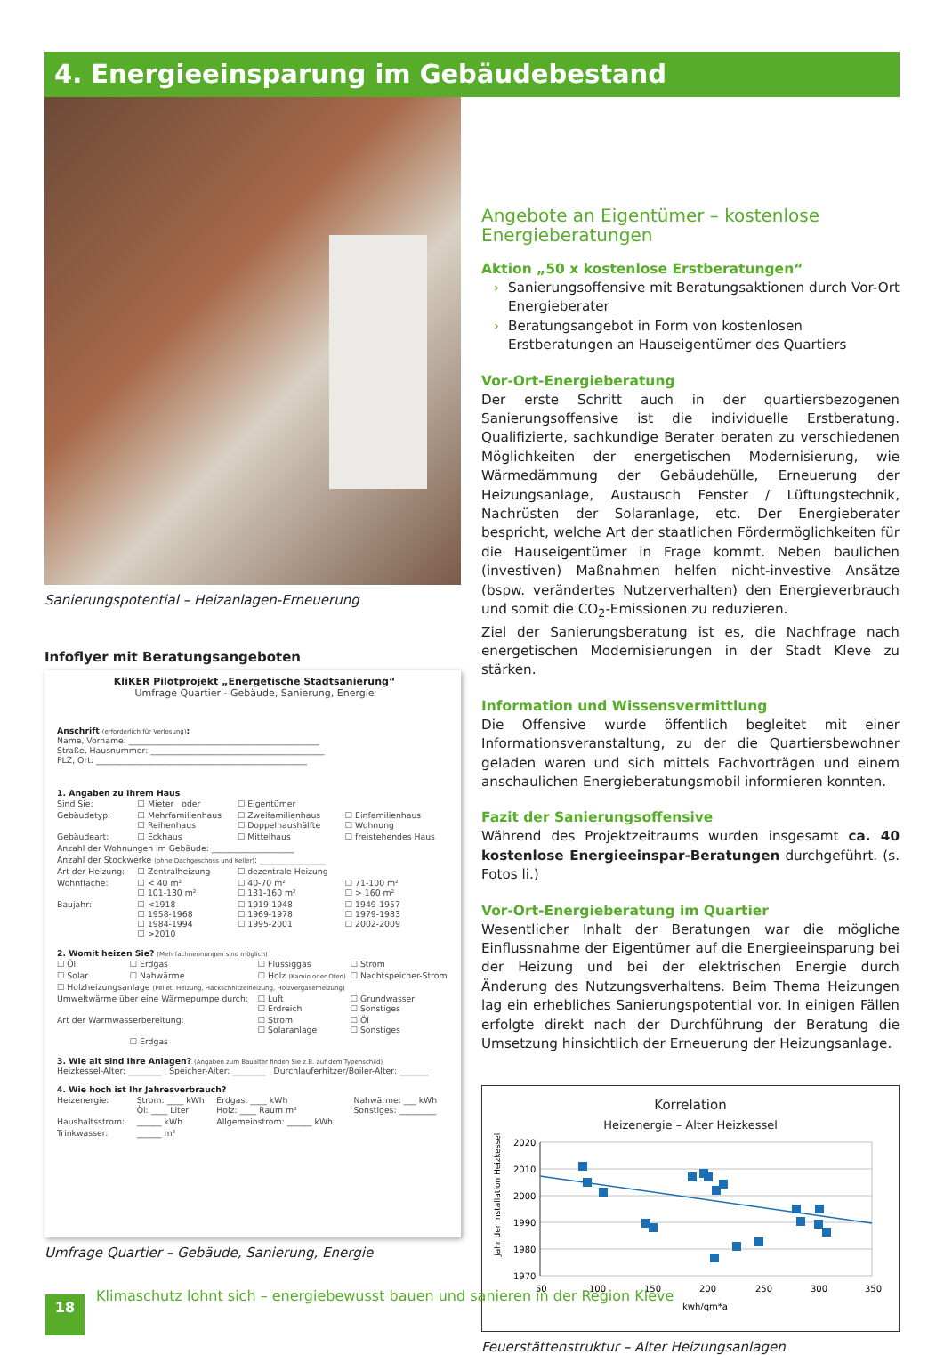4. Energieeinsparung im Gebäudebestand
Sanierungspotential – Heizanlagen-Erneuerung
Infoflyer mit Beratungsangeboten
KliKER Pilotprojekt „Energetische Stadtsanierung“
Umfrage Quartier - Gebäude, Sanierung, Energie
Anschrift (erforderlich für Verlosung):
Name, Vorname: ______________________________________________
Straße, Hausnummer: __________________________________________
PLZ, Ort: ___________________________________________________
1. Angaben zu Ihrem Haus
| Sind Sie: | ☐ Mieter oder | ☐ Eigentümer | |
| Gebäudetyp: | ☐ Mehrfamilienhaus ☐ Reihenhaus | ☐ Zweifamilienhaus ☐ Doppelhaushälfte | ☐ Einfamilienhaus ☐ Wohnung |
| Gebäudeart: | ☐ Eckhaus | ☐ Mittelhaus | ☐ freistehendes Haus |
| Anzahl der Wohnungen im Gebäude: ____________________ | | | |
| Anzahl der Stockwerke (ohne Dachgeschoss und Keller) : ________________ | | | |
| Art der Heizung: | ☐ Zentralheizung | ☐ dezentrale Heizung | |
| Wohnfläche: | ☐ < 40 m² ☐ 101-130 m² | ☐ 40-70 m² ☐ 131-160 m² | ☐ 71-100 m² ☐ > 160 m² |
| Baujahr: | ☐ <1918 ☐ 1958-1968 ☐ 1984-1994 ☐ >2010 | ☐ 1919-1948 ☐ 1969-1978 ☐ 1995-2001 | ☐ 1949-1957 ☐ 1979-1983 ☐ 2002-2009 |
2. Womit heizen Sie? (Mehrfachnennungen sind möglich)
| ☐ Öl | ☐ Erdgas | ☐ Flüssiggas | ☐ Strom |
| ☐ Solar | ☐ Nahwärme | ☐ Holz (Kamin oder Ofen) | ☐ Nachtspeicher-Strom |
| ☐ Holzheizungsanlage (Pellet, Heizung, Hackschnitzelheizung, Holzvergaserheizung) | | | |
| Umweltwärme über eine Wärmepumpe durch: | | ☐ Luft ☐ Erdreich | ☐ Grundwasser ☐ Sonstiges |
| Art der Warmwasserbereitung: | | ☐ Strom ☐ Solaranlage | ☐ Öl ☐ Sonstiges |
| | ☐ Erdgas | | |
3. Wie alt sind Ihre Anlagen? (Angaben zum Baualter finden Sie z.B. auf dem Typenschild)
Heizkessel-Alter: ________ Speicher-Alter: ________ Durchlauferhitzer/Boiler-Alter: _______
4. Wie hoch ist Ihr Jahresverbrauch?
| Heizenergie: | Strom: ____ kWh Öl: ____ Liter | Erdgas: ____ kWh Holz: ____ Raum m³ | Nahwärme: ___ kWh Sonstiges: _________ |
| Haushaltsstrom: | ______ kWh | Allgemeinstrom: ______ kWh | |
| Trinkwasser: | ______ m³ | | |
Umfrage Quartier – Gebäude, Sanierung, Energie
Angebote an Eigentümer – kostenlose Energieberatungen
Aktion „50 x kostenlose Erstberatungen“
› Sanierungsoffensive mit Beratungsaktionen durch Vor-Ort Energieberater
› Beratungsangebot in Form von kostenlosen Erstberatungen an Hauseigentümer des Quartiers
Vor-Ort-Energieberatung
Der erste Schritt auch in der quartiersbezogenen Sanierungsoffensive ist die individuelle Erstberatung. Qualifizierte, sachkundige Berater beraten zu verschiedenen Möglichkeiten der energetischen Modernisierung, wie Wärmedämmung der Gebäudehülle, Erneuerung der Heizungsanlage, Austausch Fenster / Lüftungstechnik, Nachrüsten der Solaranlage, etc. Der Energieberater bespricht, welche Art der staatlichen Fördermöglichkeiten für die Hauseigentümer in Frage kommt. Neben baulichen (investiven) Maßnahmen helfen nicht-investive Ansätze (bspw. verändertes Nutzerverhalten) den Energieverbrauch und somit die CO<sub>2</sub>-Emissionen zu reduzieren.
Ziel der Sanierungsberatung ist es, die Nachfrage nach energetischen Modernisierungen in der Stadt Kleve zu stärken.
Information und Wissensvermittlung
Die Offensive wurde öffentlich begleitet mit einer Informationsveranstaltung, zu der die Quartiersbewohner geladen waren und sich mittels Fachvorträgen und einem anschaulichen Energieberatungsmobil informieren konnten.
Fazit der Sanierungsoffensive
Während des Projektzeitraums wurden insgesamt ca. 40 kostenlose Energieeinspar-Beratungen durchgeführt. (s. Fotos li.)
Vor-Ort-Energieberatung im Quartier
Wesentlicher Inhalt der Beratungen war die mögliche Einflussnahme der Eigentümer auf die Energieeinsparung bei der Heizung und bei der elektrischen Energie durch Änderung des Nutzungsverhaltens. Beim Thema Heizungen lag ein erhebliches Sanierungspotential vor. In einigen Fällen erfolgte direkt nach der Durchführung der Beratung die Umsetzung hinsichtlich der Erneuerung der Heizungsanlage.
Korrelation
Heizenergie – Alter Heizkessel
Jahr der Installation Heizkessel
2020
2010
2000
1990
1980
1970
50
100
150
200
250
300
350
kwh/qm*a
Feuerstättenstruktur – Alter Heizungsanlagen
18
Klimaschutz lohnt sich – energiebewusst bauen und sanieren in der Region Kleve